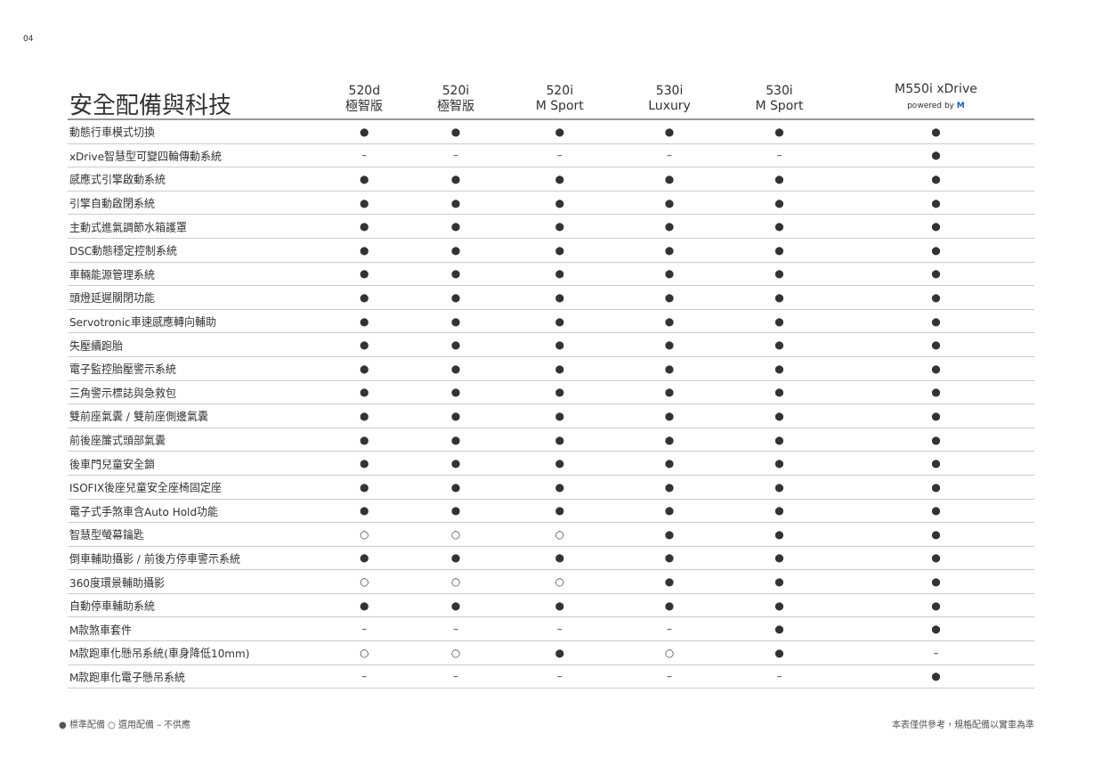04
| 安全配備與科技 | 520d 極智版 | 520i 極智版 | 520i M Sport | 530i Luxury | 530i M Sport | M550i xDrive powered by M |
| --- | --- | --- | --- | --- | --- | --- |
| 動態行車模式切換 | ● | ● | ● | ● | ● | ● |
| xDrive智慧型可變四輪傳動系統 | – | – | – | – | – | ● |
| 感應式引擎啟動系統 | ● | ● | ● | ● | ● | ● |
| 引擎自動啟閉系統 | ● | ● | ● | ● | ● | ● |
| 主動式進氣調節水箱護罩 | ● | ● | ● | ● | ● | ● |
| DSC動態穩定控制系統 | ● | ● | ● | ● | ● | ● |
| 車輛能源管理系統 | ● | ● | ● | ● | ● | ● |
| 頭燈延遲關閉功能 | ● | ● | ● | ● | ● | ● |
| Servotronic車速感應轉向輔助 | ● | ● | ● | ● | ● | ● |
| 失壓續跑胎 | ● | ● | ● | ● | ● | ● |
| 電子監控胎壓警示系統 | ● | ● | ● | ● | ● | ● |
| 三角警示標誌與急救包 | ● | ● | ● | ● | ● | ● |
| 雙前座氣囊 / 雙前座側邊氣囊 | ● | ● | ● | ● | ● | ● |
| 前後座簾式頭部氣囊 | ● | ● | ● | ● | ● | ● |
| 後車門兒童安全鎖 | ● | ● | ● | ● | ● | ● |
| ISOFIX後座兒童安全座椅固定座 | ● | ● | ● | ● | ● | ● |
| 電子式手煞車含Auto Hold功能 | ● | ● | ● | ● | ● | ● |
| 智慧型螢幕鑰匙 | ○ | ○ | ○ | ● | ● | ● |
| 倒車輔助攝影 / 前後方停車警示系統 | ● | ● | ● | ● | ● | ● |
| 360度環景輔助攝影 | ○ | ○ | ○ | ● | ● | ● |
| 自動停車輔助系統 | ● | ● | ● | ● | ● | ● |
| M款煞車套件 | – | – | – | – | ● | ● |
| M款跑車化懸吊系統(車身降低10mm) | ○ | ○ | ● | ○ | ● | – |
| M款跑車化電子懸吊系統 | – | – | – | – | – | ● |
● 標準配備 ○ 選用配備 – 不供應 本表僅供參考，規格配備以實車為準